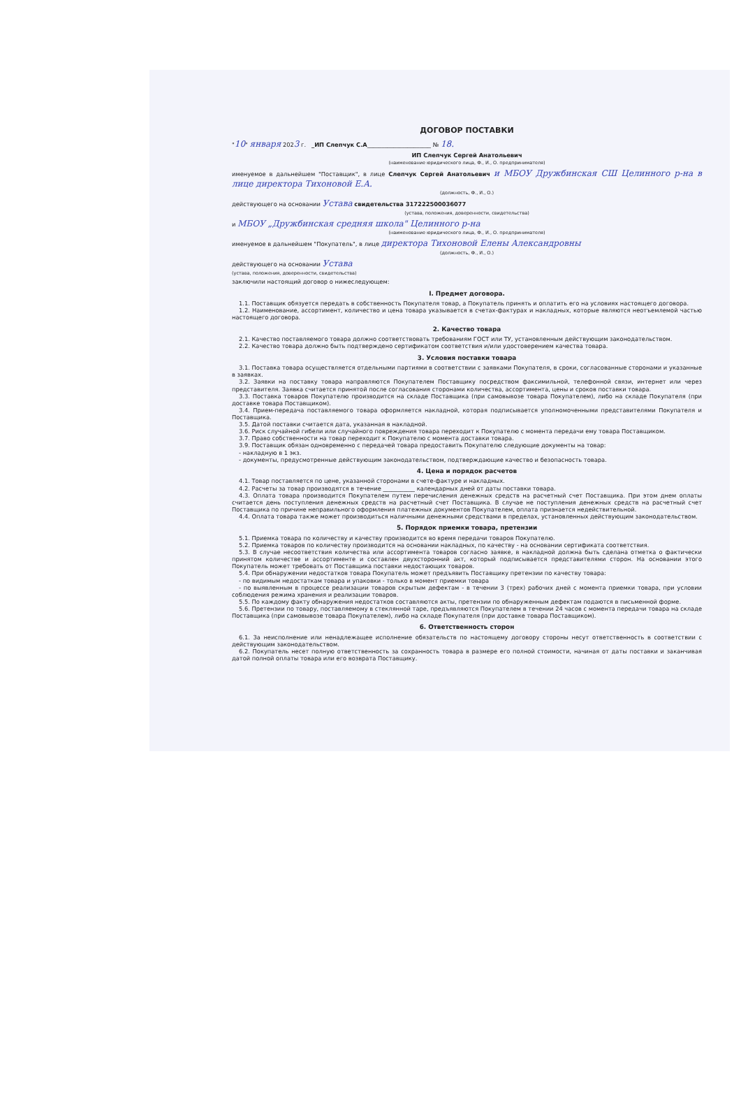ДОГОВОР ПОСТАВКИ
"10" января 2023 г. _ИП Слепчук С.А______________________ № 18.
ИП Слепчук Сергей Анатольевич
(наименование юридического лица, Ф., И., О. предпринимателя)
именуемое в дальнейшем "Поставщик", в лице Слепчук Сергей Анатольевич и МБОУ Дружбинская СШ Целинного р-на в лице директора Тихоновой Е.А.
(должность, Ф., И., О.)
действующего на основании Устава свидетельства 317222500036077
(устава, положения, доверенности, свидетельства)
и МБОУ „Дружбинская средняя школа" Целинного р-на
(наименование юридического лица, Ф., И., О. предпринимателя)
именуемое в дальнейшем "Покупатель", в лице директора Тихоновой Елены Александровны
(должность, Ф., И., О.)
действующего на основании Устава
(устава, положения, доверенности, свидетельства)
заключили настоящий договор о нижеследующем:
I. Предмет договора.
1.1. Поставщик обязуется передать в собственность Покупателя товар, а Покупатель принять и оплатить его на условиях настоящего договора.
1.2. Наименование, ассортимент, количество и цена товара указывается в счетах-фактурах и накладных, которые являются неотъемлемой частью настоящего договора.
2. Качество товара
2.1. Качество поставляемого товара должно соответствовать требованиям ГОСТ или ТУ, установленным действующим законодательством.
2.2. Качество товара должно быть подтверждено сертификатом соответствия и/или удостоверением качества товара.
3. Условия поставки товара
3.1. Поставка товара осуществляется отдельными партиями в соответствии с заявками Покупателя, в сроки, согласованные сторонами и указанные в заявках.
3.2. Заявки на поставку товара направляются Покупателем Поставщику посредством факсимильной, телефонной связи, интернет или через представителя. Заявка считается принятой после согласования сторонами количества, ассортимента, цены и сроков поставки товара.
3.3. Поставка товаров Покупателю производится на складе Поставщика (при самовывозе товара Покупателем), либо на складе Покупателя (при доставке товара Поставщиком).
3.4. Прием-передача поставляемого товара оформляется накладной, которая подписывается уполномоченными представителями Покупателя и Поставщика.
3.5. Датой поставки считается дата, указанная в накладной.
3.6. Риск случайной гибели или случайного повреждения товара переходит к Покупателю с момента передачи ему товара Поставщиком.
3.7. Право собственности на товар переходит к Покупателю с момента доставки товара.
3.9. Поставщик обязан одновременно с передачей товара предоставить Покупателю следующие документы на товар:
- накладную в 1 экз.
- документы, предусмотренные действующим законодательством, подтверждающие качество и безопасность товара.
4. Цена и порядок расчетов
4.1. Товар поставляется по цене, указанной сторонами в счете-фактуре и накладных.
4.2. Расчеты за товар производятся в течение ___________ календарных дней от даты поставки товара.
4.3. Оплата товара производится Покупателем путем перечисления денежных средств на расчетный счет Поставщика. При этом днем оплаты считается день поступления денежных средств на расчетный счет Поставщика. В случае не поступления денежных средств на расчетный счет Поставщика по причине неправильного оформления платежных документов Покупателем, оплата признается недействительной.
4.4. Оплата товара также может производиться наличными денежными средствами в пределах, установленных действующим законодательством.
5. Порядок приемки товара, претензии
5.1. Приемка товара по количеству и качеству производится во время передачи товаров Покупателю.
5.2. Приемка товаров по количеству производится на основании накладных, по качеству - на основании сертификата соответствия.
5.3. В случае несоответствия количества или ассортимента товаров согласно заявке, в накладной должна быть сделана отметка о фактически принятом количестве и ассортименте и составлен двухсторонний акт, который подписывается представителями сторон. На основании этого Покупатель может требовать от Поставщика поставки недостающих товаров.
5.4. При обнаружении недостатков товара Покупатель может предъявить Поставщику претензии по качеству товара:
- по видимым недостаткам товара и упаковки - только в момент приемки товара
- по выявленным в процессе реализации товаров скрытым дефектам - в течении 3 (трех) рабочих дней с момента приемки товара, при условии соблюдения режима хранения и реализации товаров.
5.5. По каждому факту обнаружения недостатков составляются акты, претензии по обнаруженным дефектам подаются в письменной форме.
5.6. Претензии по товару, поставляемому в стеклянной таре, предъявляются Покупателем в течении 24 часов с момента передачи товара на складе Поставщика (при самовывозе товара Покупателем), либо на складе Покупателя (при доставке товара Поставщиком).
6. Ответственность сторон
6.1. За неисполнение или ненадлежащее исполнение обязательств по настоящему договору стороны несут ответственность в соответствии с действующим законодательством.
6.2. Покупатель несет полную ответственность за сохранность товара в размере его полной стоимости, начиная от даты поставки и заканчивая датой полной оплаты товара или его возврата Поставщику.